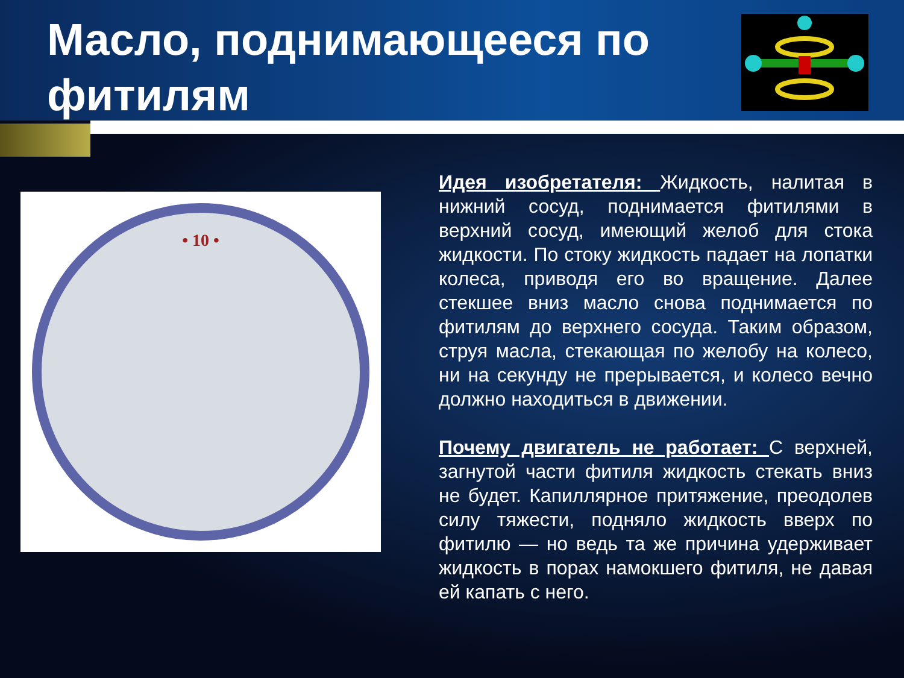Масло, поднимающееся по фитилям
• 10 •
Идея изобретателя: Жидкость, налитая в нижний сосуд, поднимается фитилями в верхний сосуд, имеющий желоб для стока жидкости. По стоку жидкость падает на лопатки колеса, приводя его во вращение. Далее стекшее вниз масло снова поднимается по фитилям до верхнего сосуда. Таким образом, струя масла, стекающая по желобу на колесо, ни на секунду не прерывается, и колесо вечно должно находиться в движении.
Почему двигатель не работает: С верхней, загнутой части фитиля жидкость стекать вниз не будет. Капиллярное притяжение, преодолев силу тяжести, подняло жидкость вверх по фитилю — но ведь та же причина удерживает жидкость в порах намокшего фитиля, не давая ей капать с него.